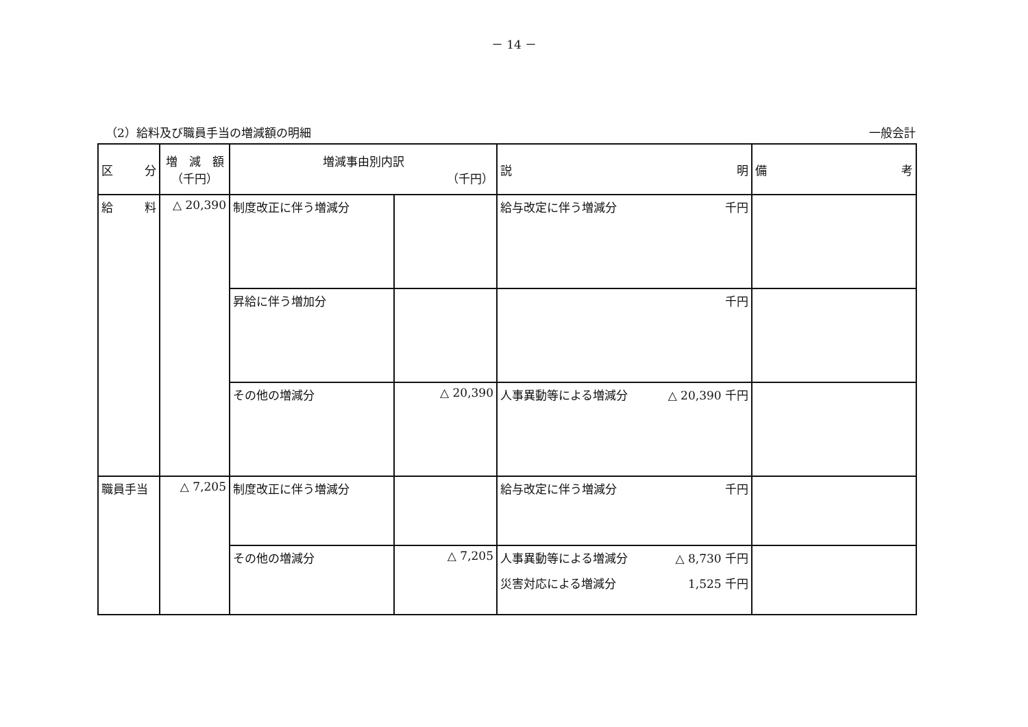－ 14 －
（2）給料及び職員手当の増減額の明細 一般会計
| 区 分 | 増 減 額 （千円） | 増減事由別内訳 （千円） | | 説 明 | 備 考 |
| --- | --- | --- | --- | --- | --- |
| 給 料 | △ 20,390 | 制度改正に伴う増減分 | | 給与改定に伴う増減分 千円 | |
| | | 昇給に伴う増加分 | | 千円 | |
| | | その他の増減分 | △ 20,390 | 人事異動等による増減分 △ 20,390 千円 | |
| 職員手当 | △ 7,205 | 制度改正に伴う増減分 | | 給与改定に伴う増減分 千円 | |
| | | その他の増減分 | △ 7,205 | 人事異動等による増減分 △ 8,730 千円 災害対応による増減分 1,525 千円 | |